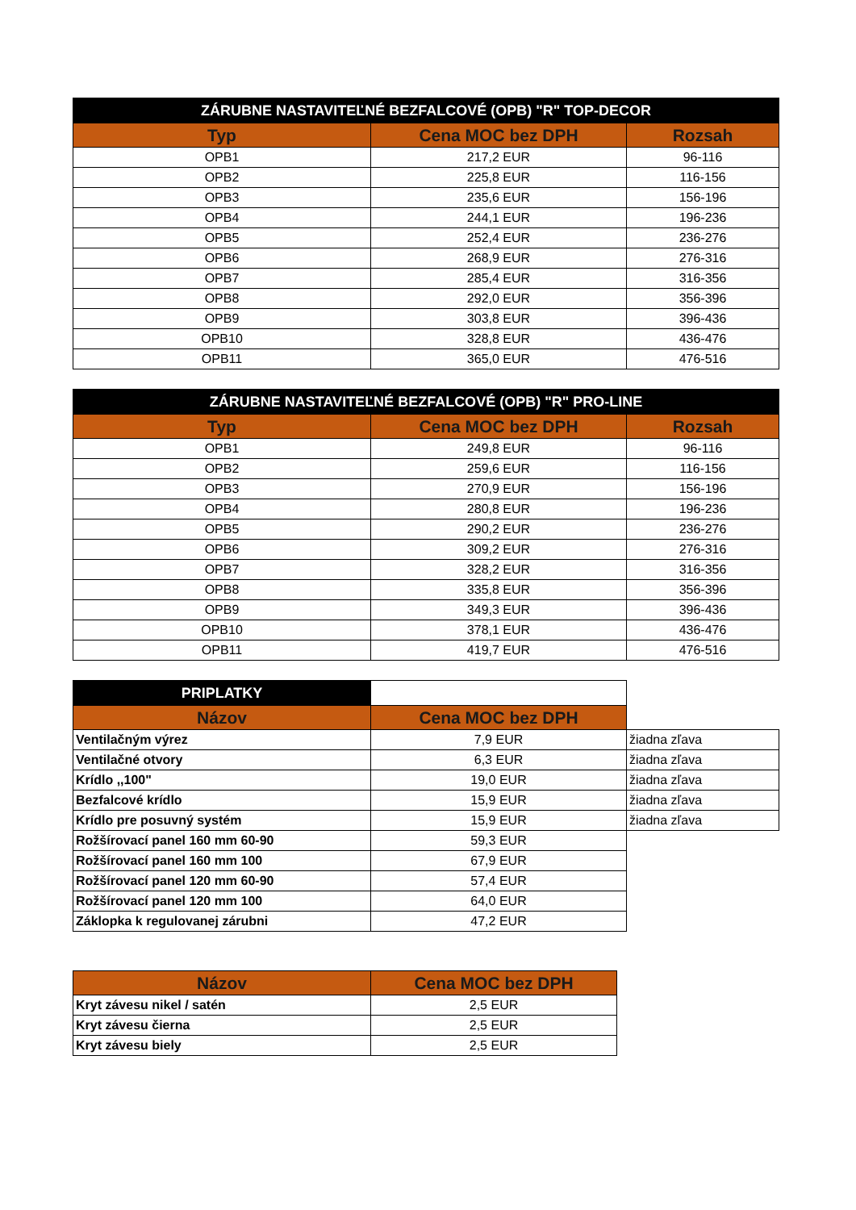| ZÁRUBNE NASTAVITEĽNÉ BEZFALCOVÉ (OPB) "R" TOP-DECOR | | |
| --- | --- | --- |
| Typ | Cena MOC bez DPH | Rozsah |
| OPB1 | 217,2 EUR | 96-116 |
| OPB2 | 225,8 EUR | 116-156 |
| OPB3 | 235,6 EUR | 156-196 |
| OPB4 | 244,1 EUR | 196-236 |
| OPB5 | 252,4 EUR | 236-276 |
| OPB6 | 268,9 EUR | 276-316 |
| OPB7 | 285,4 EUR | 316-356 |
| OPB8 | 292,0 EUR | 356-396 |
| OPB9 | 303,8 EUR | 396-436 |
| OPB10 | 328,8 EUR | 436-476 |
| OPB11 | 365,0 EUR | 476-516 |
| ZÁRUBNE NASTAVITEĽNÉ BEZFALCOVÉ (OPB) "R" PRO-LINE | | |
| --- | --- | --- |
| Typ | Cena MOC bez DPH | Rozsah |
| OPB1 | 249,8 EUR | 96-116 |
| OPB2 | 259,6 EUR | 116-156 |
| OPB3 | 270,9 EUR | 156-196 |
| OPB4 | 280,8 EUR | 196-236 |
| OPB5 | 290,2 EUR | 236-276 |
| OPB6 | 309,2 EUR | 276-316 |
| OPB7 | 328,2 EUR | 316-356 |
| OPB8 | 335,8 EUR | 356-396 |
| OPB9 | 349,3 EUR | 396-436 |
| OPB10 | 378,1 EUR | 436-476 |
| OPB11 | 419,7 EUR | 476-516 |
| PRIPLATKY | | |
| Názov | Cena MOC bez DPH | |
| Ventilačným výrez | 7,9 EUR | žiadna zľava |
| Ventilačné otvory | 6,3 EUR | žiadna zľava |
| Krídlo ,,100" | 19,0 EUR | žiadna zľava |
| Bezfalcové krídlo | 15,9 EUR | žiadna zľava |
| Krídlo pre posuvný systém | 15,9 EUR | žiadna zľava |
| Rožšírovací panel 160 mm 60-90 | 59,3 EUR | |
| Rožšírovací panel 160 mm 100 | 67,9 EUR | |
| Rožšírovací panel 120 mm 60-90 | 57,4 EUR | |
| Rožšírovací panel 120 mm 100 | 64,0 EUR | |
| Záklopka k regulovanej zárubni | 47,2 EUR | |
| Názov | Cena MOC bez DPH |
| --- | --- |
| Kryt závesu nikel / satén | 2,5 EUR |
| Kryt závesu čierna | 2,5 EUR |
| Kryt závesu biely | 2,5 EUR |